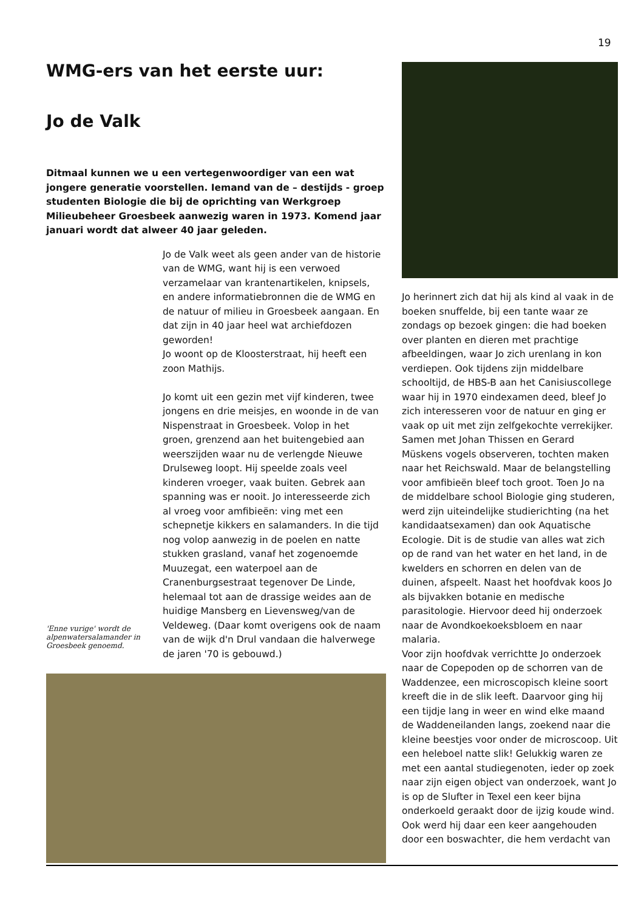19
WMG-ers van het eerste uur:
Jo de Valk
Ditmaal kunnen we u een vertegenwoordiger van een wat jongere generatie voorstellen. Iemand van de – destijds - groep studenten Biologie die bij de oprichting van Werkgroep Milieubeheer Groesbeek aanwezig waren in 1973. Komend jaar januari wordt dat alweer 40 jaar geleden.
'Enne vurige' wordt de alpenwatersalamander in Groesbeek genoemd.
Jo de Valk weet als geen ander van de historie van de WMG, want hij is een verwoed verzamelaar van krantenartikelen, knipsels, en andere informatiebronnen die de WMG en de natuur of milieu in Groesbeek aangaan. En dat zijn in 40 jaar heel wat archiefdozen geworden!
Jo woont op de Kloosterstraat, hij heeft een zoon Mathijs.
Jo komt uit een gezin met vijf kinderen, twee jongens en drie meisjes, en woonde in de van Nispenstraat in Groesbeek. Volop in het groen, grenzend aan het buitengebied aan weerszijden waar nu de verlengde Nieuwe Drulseweg loopt. Hij speelde zoals veel kinderen vroeger, vaak buiten. Gebrek aan spanning was er nooit. Jo interesseerde zich al vroeg voor amfibieën: ving met een schepnetje kikkers en salamanders. In die tijd nog volop aanwezig in de poelen en natte stukken grasland, vanaf het zogenoemde Muuzegat, een waterpoel aan de Cranenburgsestraat tegenover De Linde, helemaal tot aan de drassige weides aan de huidige Mansberg en Lievensweg/van de Veldeweg. (Daar komt overigens ook de naam van de wijk d'n Drul vandaan die halverwege de jaren '70 is gebouwd.)
Jo herinnert zich dat hij als kind al vaak in de boeken snuffelde, bij een tante waar ze zondags op bezoek gingen: die had boeken over planten en dieren met prachtige afbeeldingen, waar Jo zich urenlang in kon verdiepen. Ook tijdens zijn middelbare schooltijd, de HBS-B aan het Canisiuscollege waar hij in 1970 eindexamen deed, bleef Jo zich interesseren voor de natuur en ging er vaak op uit met zijn zelfgekochte verrekijker. Samen met Johan Thissen en Gerard Müskens vogels observeren, tochten maken naar het Reichswald. Maar de belangstelling voor amfibieën bleef toch groot. Toen Jo na de middelbare school Biologie ging studeren, werd zijn uiteindelijke studierichting (na het kandidaatsexamen) dan ook Aquatische Ecologie. Dit is de studie van alles wat zich op de rand van het water en het land, in de kwelders en schorren en delen van de duinen, afspeelt. Naast het hoofdvak koos Jo als bijvakken botanie en medische parasitologie. Hiervoor deed hij onderzoek naar de Avondkoekoeksbloem en naar malaria.
Voor zijn hoofdvak verrichtte Jo onderzoek naar de Copepoden op de schorren van de Waddenzee, een microscopisch kleine soort kreeft die in de slik leeft. Daarvoor ging hij een tijdje lang in weer en wind elke maand de Waddeneilanden langs, zoekend naar die kleine beestjes voor onder de microscoop. Uit een heleboel natte slik! Gelukkig waren ze met een aantal studiegenoten, ieder op zoek naar zijn eigen object van onderzoek, want Jo is op de Slufter in Texel een keer bijna onderkoeld geraakt door de ijzig koude wind.
Ook werd hij daar een keer aangehouden door een boswachter, die hem verdacht van